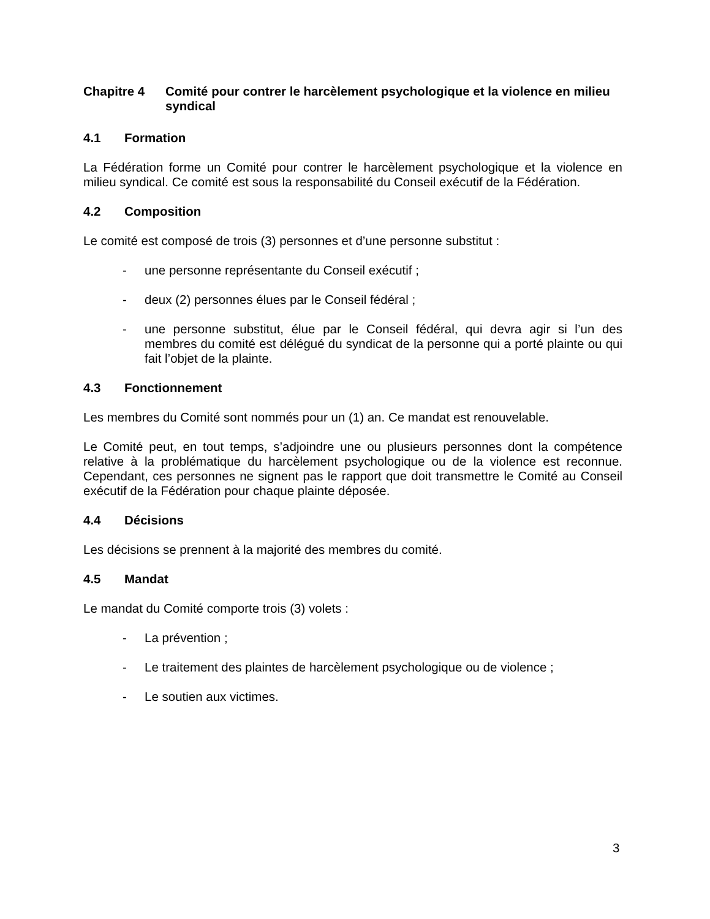Chapitre 4 Comité pour contrer le harcèlement psychologique et la violence en milieu syndical
4.1 Formation
La Fédération forme un Comité pour contrer le harcèlement psychologique et la violence en milieu syndical. Ce comité est sous la responsabilité du Conseil exécutif de la Fédération.
4.2 Composition
Le comité est composé de trois (3) personnes et d’une personne substitut :
- une personne représentante du Conseil exécutif ;
- deux (2) personnes élues par le Conseil fédéral ;
- une personne substitut, élue par le Conseil fédéral, qui devra agir si l’un des membres du comité est délégué du syndicat de la personne qui a porté plainte ou qui fait l’objet de la plainte.
4.3 Fonctionnement
Les membres du Comité sont nommés pour un (1) an. Ce mandat est renouvelable.
Le Comité peut, en tout temps, s’adjoindre une ou plusieurs personnes dont la compétence relative à la problématique du harcèlement psychologique ou de la violence est reconnue. Cependant, ces personnes ne signent pas le rapport que doit transmettre le Comité au Conseil exécutif de la Fédération pour chaque plainte déposée.
4.4 Décisions
Les décisions se prennent à la majorité des membres du comité.
4.5 Mandat
Le mandat du Comité comporte trois (3) volets :
- La prévention ;
- Le traitement des plaintes de harcèlement psychologique ou de violence ;
- Le soutien aux victimes.
3